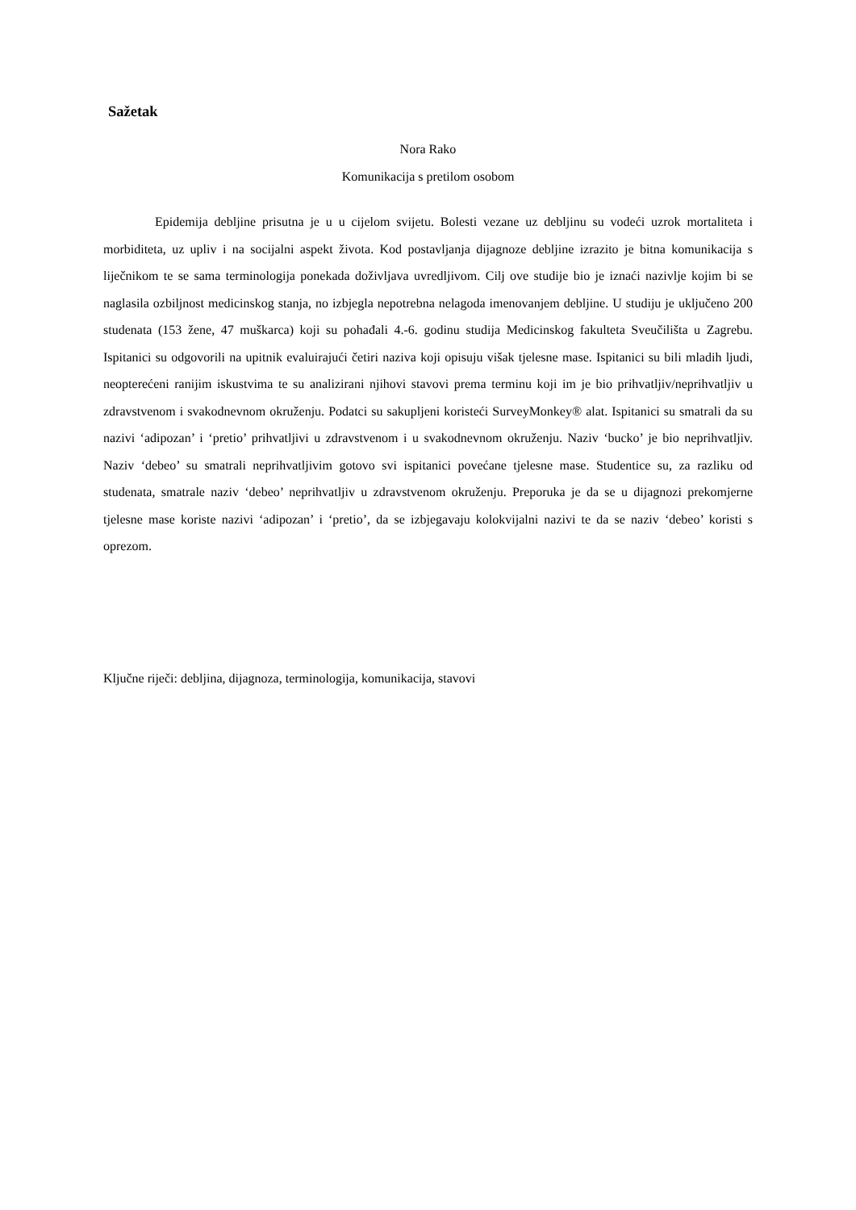Sažetak
Nora Rako
Komunikacija s pretilom osobom
Epidemija debljine prisutna je u u cijelom svijetu. Bolesti vezane uz debljinu su vodeći uzrok mortaliteta i morbiditeta, uz upliv i na socijalni aspekt života. Kod postavljanja dijagnoze debljine izrazito je bitna komunikacija s liječnikom te se sama terminologija ponekada doživljava uvredljivom. Cilj ove studije bio je iznaći nazivlje kojim bi se naglasila ozbiljnost medicinskog stanja, no izbjegla nepotrebna nelagoda imenovanjem debljine. U studiju je uključeno 200 studenata (153 žene, 47 muškarca) koji su pohađali 4.-6. godinu studija Medicinskog fakulteta Sveučilišta u Zagrebu. Ispitanici su odgovorili na upitnik evaluirajući četiri naziva koji opisuju višak tjelesne mase. Ispitanici su bili mladih ljudi, neopterećeni ranijim iskustvima te su analizirani njihovi stavovi prema terminu koji im je bio prihvatljiv/neprihvatljiv u zdravstvenom i svakodnevnom okruženju. Podatci su sakupljeni koristeći SurveyMonkey® alat. Ispitanici su smatrali da su nazivi ‘adipozan’ i ‘pretio’ prihvatljivi u zdravstvenom i u svakodnevnom okruženju. Naziv ‘bucko’ je bio neprihvatljiv. Naziv ‘debeo’ su smatrali neprihvatljivim gotovo svi ispitanici povećane tjelesne mase. Studentice su, za razliku od studenata, smatrale naziv ‘debeo’ neprihvatljiv u zdravstvenom okruženju. Preporuka je da se u dijagnozi prekomjerne tjelesne mase koriste nazivi ‘adipozan’ i ‘pretio’, da se izbjegavaju kolokvijalni nazivi te da se naziv ‘debeo’ koristi s oprezom.
Ključne riječi: debljina, dijagnoza, terminologija, komunikacija, stavovi